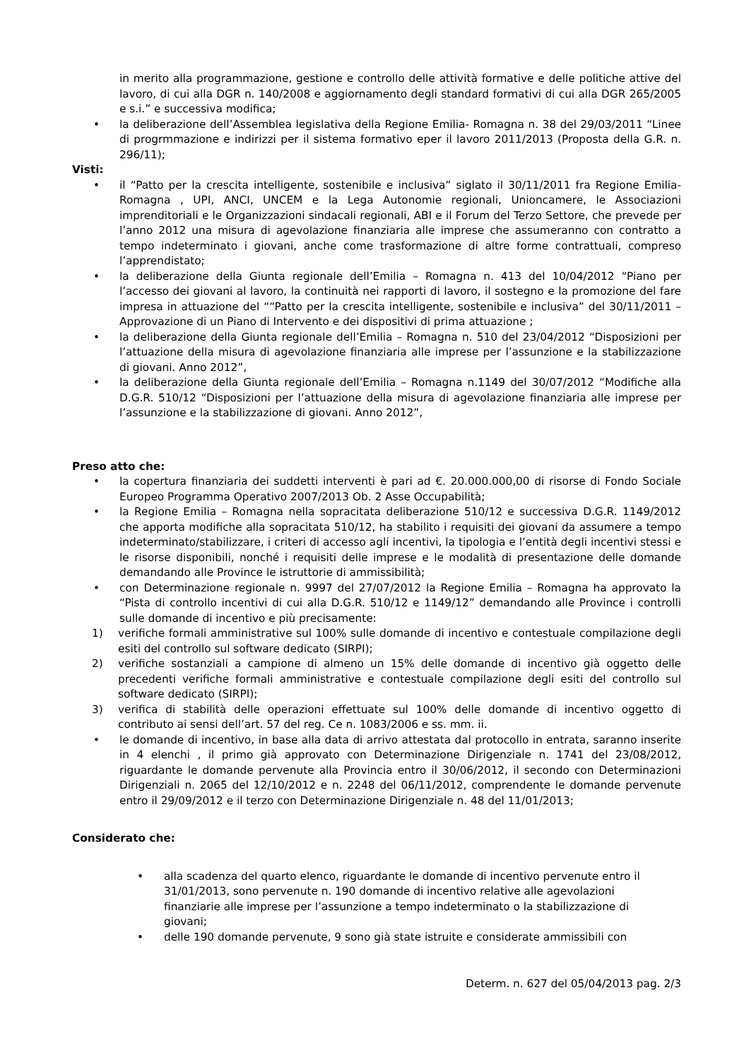in merito alla programmazione, gestione e controllo delle attività formative e delle politiche attive del lavoro, di cui alla DGR n. 140/2008 e aggiornamento degli standard formativi di cui alla DGR 265/2005 e s.i.” e successiva modifica;
• la deliberazione dell’Assemblea legislativa della Regione Emilia- Romagna n. 38 del 29/03/2011 “Linee di progrmmazione e indirizzi per il sistema formativo eper il lavoro 2011/2013 (Proposta della G.R. n. 296/11);
Visti:
• il “Patto per la crescita intelligente, sostenibile e inclusiva” siglato il 30/11/2011 fra Regione Emilia-Romagna , UPI, ANCI, UNCEM e la Lega Autonomie regionali, Unioncamere, le Associazioni imprenditoriali e le Organizzazioni sindacali regionali, ABI e il Forum del Terzo Settore, che prevede per l’anno 2012 una misura di agevolazione finanziaria alle imprese che assumeranno con contratto a tempo indeterminato i giovani, anche come trasformazione di altre forme contrattuali, compreso l’apprendistato;
• la deliberazione della Giunta regionale dell’Emilia – Romagna n. 413 del 10/04/2012 “Piano per l’accesso dei giovani al lavoro, la continuità nei rapporti di lavoro, il sostegno e la promozione del fare impresa in attuazione del ““Patto per la crescita intelligente, sostenibile e inclusiva” del 30/11/2011 – Approvazione di un Piano di Intervento e dei dispositivi di prima attuazione ;
• la deliberazione della Giunta regionale dell’Emilia – Romagna n. 510 del 23/04/2012 “Disposizioni per l’attuazione della misura di agevolazione finanziaria alle imprese per l’assunzione e la stabilizzazione di giovani. Anno 2012”,
• la deliberazione della Giunta regionale dell’Emilia – Romagna n.1149 del 30/07/2012 “Modifiche alla D.G.R. 510/12 “Disposizioni per l’attuazione della misura di agevolazione finanziaria alle imprese per l’assunzione e la stabilizzazione di giovani. Anno 2012”,
Preso atto che:
• la copertura finanziaria dei suddetti interventi è pari ad €. 20.000.000,00 di risorse di Fondo Sociale Europeo Programma Operativo 2007/2013 Ob. 2 Asse Occupabilità;
• la Regione Emilia – Romagna nella sopracitata deliberazione 510/12 e successiva D.G.R. 1149/2012 che apporta modifiche alla sopracitata 510/12, ha stabilito i requisiti dei giovani da assumere a tempo indeterminato/stabilizzare, i criteri di accesso agli incentivi, la tipologia e l’entità degli incentivi stessi e le risorse disponibili, nonché i requisiti delle imprese e le modalità di presentazione delle domande demandando alle Province le istruttorie di ammissibilità;
• con Determinazione regionale n. 9997 del 27/07/2012 la Regione Emilia – Romagna ha approvato la “Pista di controllo incentivi di cui alla D.G.R. 510/12 e 1149/12” demandando alle Province i controlli sulle domande di incentivo e più precisamente:
1) verifiche formali amministrative sul 100% sulle domande di incentivo e contestuale compilazione degli esiti del controllo sul software dedicato (SIRPI);
2) verifiche sostanziali a campione di almeno un 15% delle domande di incentivo già oggetto delle precedenti verifiche formali amministrative e contestuale compilazione degli esiti del controllo sul software dedicato (SIRPI);
3) verifica di stabilità delle operazioni effettuate sul 100% delle domande di incentivo oggetto di contributo ai sensi dell’art. 57 del reg. Ce n. 1083/2006 e ss. mm. ii.
• le domande di incentivo, in base alla data di arrivo attestata dal protocollo in entrata, saranno inserite in 4 elenchi , il primo già approvato con Determinazione Dirigenziale n. 1741 del 23/08/2012, riguardante le domande pervenute alla Provincia entro il 30/06/2012, il secondo con Determinazioni Dirigenziali n. 2065 del 12/10/2012 e n. 2248 del 06/11/2012, comprendente le domande pervenute entro il 29/09/2012 e il terzo con Determinazione Dirigenziale n. 48 del 11/01/2013;
Considerato che:
• alla scadenza del quarto elenco, riguardante le domande di incentivo pervenute entro il 31/01/2013, sono pervenute n. 190 domande di incentivo relative alle agevolazioni finanziarie alle imprese per l’assunzione a tempo indeterminato o la stabilizzazione di giovani;
• delle 190 domande pervenute, 9 sono già state istruite e considerate ammissibili con
Determ. n. 627 del 05/04/2013 pag. 2/3